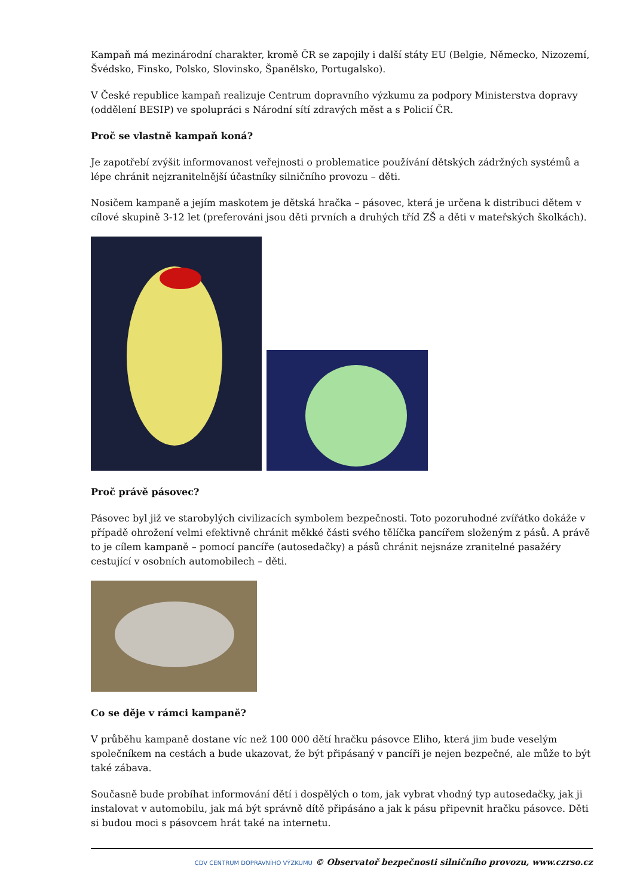Kampaň má mezinárodní charakter, kromě ČR se zapojily i další státy EU (Belgie, Německo, Nizozemí, Švédsko, Finsko, Polsko, Slovinsko, Španělsko, Portugalsko).
V České republice kampaň realizuje Centrum dopravního výzkumu za podpory Ministerstva dopravy (oddělení BESIP) ve spolupráci s Národní sítí zdravých měst a s Policií ČR.
Proč se vlastně kampaň koná?
Je zapotřebí zvýšit informovanost veřejnosti o problematice používání dětských zádržných systémů a lépe chránit nejzranitelnější účastníky silničního provozu – děti.
Nosičem kampaně a jejím maskotem je dětská hračka – pásovec, která je určena k distribuci dětem v cílové skupině 3-12 let (preferováni jsou děti prvních a druhých tříd ZŠ a děti v mateřských školkách).
Proč právě pásovec?
Pásovec byl již ve starobylých civilizacích symbolem bezpečnosti. Toto pozoruhodné zvířátko dokáže v případě ohrožení velmi efektivně chránit měkké části svého tělíčka pancířem složeným z pásů. A právě to je cílem kampaně – pomocí pancíře (autosedačky) a pásů chránit nejsnáze zranitelné pasažéry cestující v osobních automobilech – děti.
Co se děje v rámci kampaně?
V průběhu kampaně dostane víc než 100 000 dětí hračku pásovce Eliho, která jim bude veselým společníkem na cestách a bude ukazovat, že být připásaný v pancíři je nejen bezpečné, ale může to být také zábava.
Současně bude probíhat informování dětí i dospělých o tom, jak vybrat vhodný typ autosedačky, jak ji instalovat v automobilu, jak má být správně dítě připásáno a jak k pásu připevnit hračku pásovce. Děti si budou moci s pásovcem hrát také na internetu.
CDV CENTRUM DOPRAVNÍHO VÝZKUMU © Observatoř bezpečnosti silničního provozu, www.czrso.cz